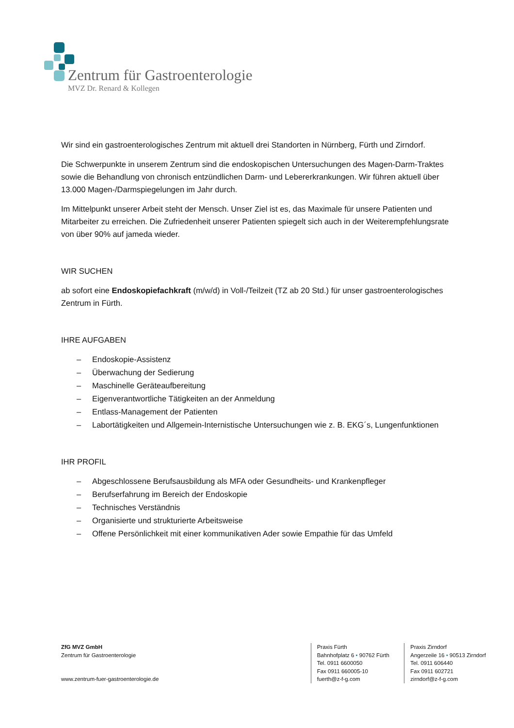Zentrum für Gastroenterologie
MVZ Dr. Renard & Kollegen
Wir sind ein gastroenterologisches Zentrum mit aktuell drei Standorten in Nürnberg, Fürth und Zirndorf.
Die Schwerpunkte in unserem Zentrum sind die endoskopischen Untersuchungen des Magen-Darm-Traktes sowie die Behandlung von chronisch entzündlichen Darm- und Lebererkrankungen. Wir führen aktuell über 13.000 Magen-/Darmspiegelungen im Jahr durch.
Im Mittelpunkt unserer Arbeit steht der Mensch. Unser Ziel ist es, das Maximale für unsere Patienten und Mitarbeiter zu erreichen. Die Zufriedenheit unserer Patienten spiegelt sich auch in der Weiterempfehlungsrate von über 90% auf jameda wieder.
WIR SUCHEN
ab sofort eine Endoskopiefachkraft (m/w/d) in Voll-/Teilzeit (TZ ab 20 Std.) für unser gastroenterologisches Zentrum in Fürth.
IHRE AUFGABEN
– Endoskopie-Assistenz
– Überwachung der Sedierung
– Maschinelle Geräteaufbereitung
– Eigenverantwortliche Tätigkeiten an der Anmeldung
– Entlass-Management der Patienten
– Labortätigkeiten und Allgemein-Internistische Untersuchungen wie z. B. EKG´s, Lungenfunktionen
IHR PROFIL
– Abgeschlossene Berufsausbildung als MFA oder Gesundheits- und Krankenpfleger
– Berufserfahrung im Bereich der Endoskopie
– Technisches Verständnis
– Organisierte und strukturierte Arbeitsweise
– Offene Persönlichkeit mit einer kommunikativen Ader sowie Empathie für das Umfeld
ZfG MVZ GmbH
Zentrum für Gastroenterologie
www.zentrum-fuer-gastroenterologie.de
Praxis Fürth
Bahnhofplatz 6 • 90762 Fürth
Tel. 0911 6600050
Fax 0911 660005-10
fuerth@z-f-g.com
Praxis Zirndorf
Angerzeile 16 • 90513 Zirndorf
Tel. 0911 606440
Fax 0911 602721
zirndorf@z-f-g.com